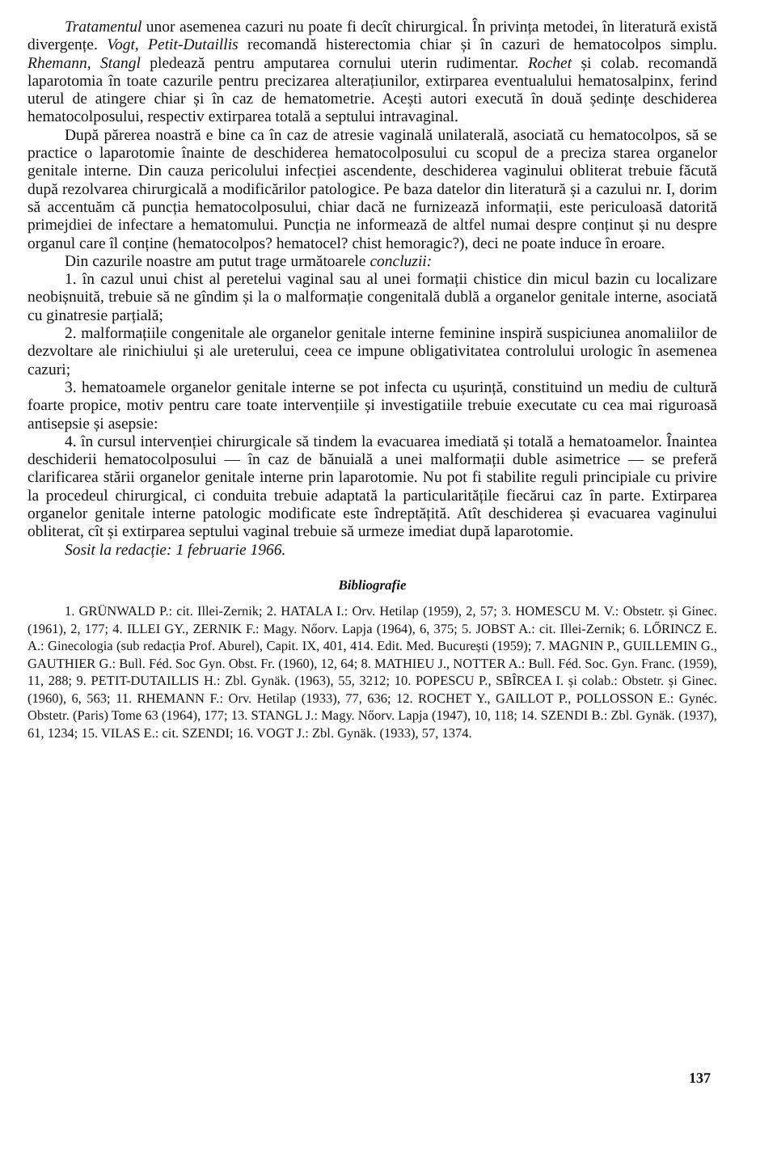Tratamentul unor asemenea cazuri nu poate fi decît chirurgical. În privința metodei, în literatură există divergențe. Vogt, Petit-Dutaillis recomandă histerectomia chiar și în cazuri de hematocolpos simplu. Rhemann, Stangl pledează pentru amputarea cornului uterin rudimentar. Rochet și colab. recomandă laparotomia în toate cazurile pentru precizarea alterațiunilor, extirparea eventualului hematosalpinx, ferind uterul de atingere chiar și în caz de hematometrie. Acești autori execută în două ședințe deschiderea hematocolposului, respectiv extirparea totală a septului intravaginal.
După părerea noastră e bine ca în caz de atresie vaginală unilaterală, asociată cu hematocolpos, să se practice o laparotomie înainte de deschiderea hematocolposului cu scopul de a preciza starea organelor genitale interne. Din cauza pericolului infecției ascendente, deschiderea vaginului obliterat trebuie făcută după rezolvarea chirurgicală a modificărilor patologice. Pe baza datelor din literatură și a cazului nr. I, dorim să accentuăm că puncția hematocolposului, chiar dacă ne furnizează informații, este periculoasă datorită primejdiei de infectare a hematomului. Puncția ne informează de altfel numai despre conținut și nu despre organul care îl conține (hematocolpos? hematocel? chist hemoragic?), deci ne poate induce în eroare.
Din cazurile noastre am putut trage următoarele concluzii:
1. în cazul unui chist al peretelui vaginal sau al unei formații chistice din micul bazin cu localizare neobișnuită, trebuie să ne gîndim și la o malformație congenitală dublă a organelor genitale interne, asociată cu ginatresie parțială;
2. malformațiile congenitale ale organelor genitale interne feminine inspiră suspiciunea anomaliilor de dezvoltare ale rinichiului și ale ureterului, ceea ce impune obligativitatea controlului urologic în asemenea cazuri;
3. hematoamele organelor genitale interne se pot infecta cu ușurință, constituind un mediu de cultură foarte propice, motiv pentru care toate intervențiile și investigatiile trebuie executate cu cea mai riguroasă antisepsie și asepsie:
4. în cursul intervenției chirurgicale să tindem la evacuarea imediată și totală a hematoamelor. Înaintea deschiderii hematocolposului — în caz de bănuială a unei malformații duble asimetrice — se preferă clarificarea stării organelor genitale interne prin laparotomie. Nu pot fi stabilite reguli principiale cu privire la procedeul chirurgical, ci conduita trebuie adaptată la particularitățile fiecărui caz în parte. Extirparea organelor genitale interne patologic modificate este îndreptățită. Atît deschiderea și evacuarea vaginului obliterat, cît și extirparea septului vaginal trebuie să urmeze imediat după laparotomie.
Sosit la redacție: 1 februarie 1966.
Bibliografie
1. GRÜNWALD P.: cit. Illei-Zernik; 2. HATALA I.: Orv. Hetilap (1959), 2, 57; 3. HOMESCU M. V.: Obstetr. și Ginec. (1961), 2, 177; 4. ILLEI GY., ZERNIK F.: Magy. Nőorv. Lapja (1964), 6, 375; 5. JOBST A.: cit. Illei-Zernik; 6. LŐRINCZ E. A.: Ginecologia (sub redacția Prof. Aburel), Capit. IX, 401, 414. Edit. Med. București (1959); 7. MAGNIN P., GUILLEMIN G., GAUTHIER G.: Bull. Féd. Soc Gyn. Obst. Fr. (1960), 12, 64; 8. MATHIEU J., NOTTER A.: Bull. Féd. Soc. Gyn. Franc. (1959), 11, 288; 9. PETIT-DUTAILLIS H.: Zbl. Gynäk. (1963), 55, 3212; 10. POPESCU P., SBÎRCEA I. și colab.: Obstetr. și Ginec. (1960), 6, 563; 11. RHEMANN F.: Orv. Hetilap (1933), 77, 636; 12. ROCHET Y., GAILLOT P., POLLOSSON E.: Gynéc. Obstetr. (Paris) Tome 63 (1964), 177; 13. STANGL J.: Magy. Nőorv. Lapja (1947), 10, 118; 14. SZENDI B.: Zbl. Gynäk. (1937), 61, 1234; 15. VILAS E.: cit. SZENDI; 16. VOGT J.: Zbl. Gynäk. (1933), 57, 1374.
137